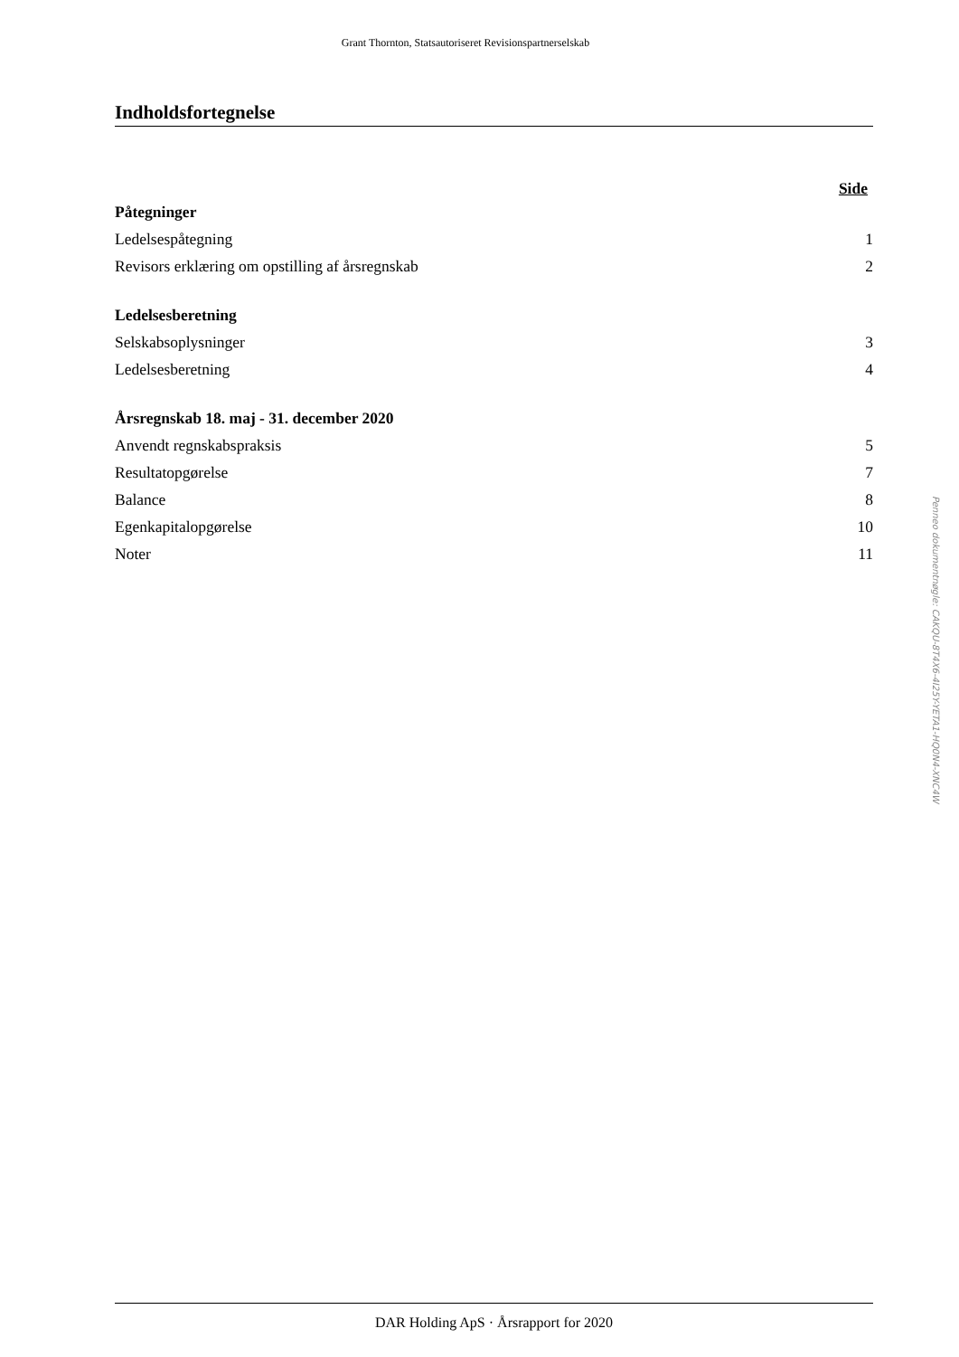Grant Thornton, Statsautoriseret Revisionspartnerselskab
Indholdsfortegnelse
Side
Påtegninger
Ledelsespåtegning 1
Revisors erklæring om opstilling af årsregnskab 2
Ledelsesberetning
Selskabsoplysninger 3
Ledelsesberetning 4
Årsregnskab 18. maj - 31. december 2020
Anvendt regnskabspraksis 5
Resultatopgørelse 7
Balance 8
Egenkapitalopgørelse 10
Noter 11
DAR Holding ApS · Årsrapport for 2020
Penneo dokumentnøgle: CAKQU-8T4X6-4I25Y-YETA1-HQ0N4-XNC4W